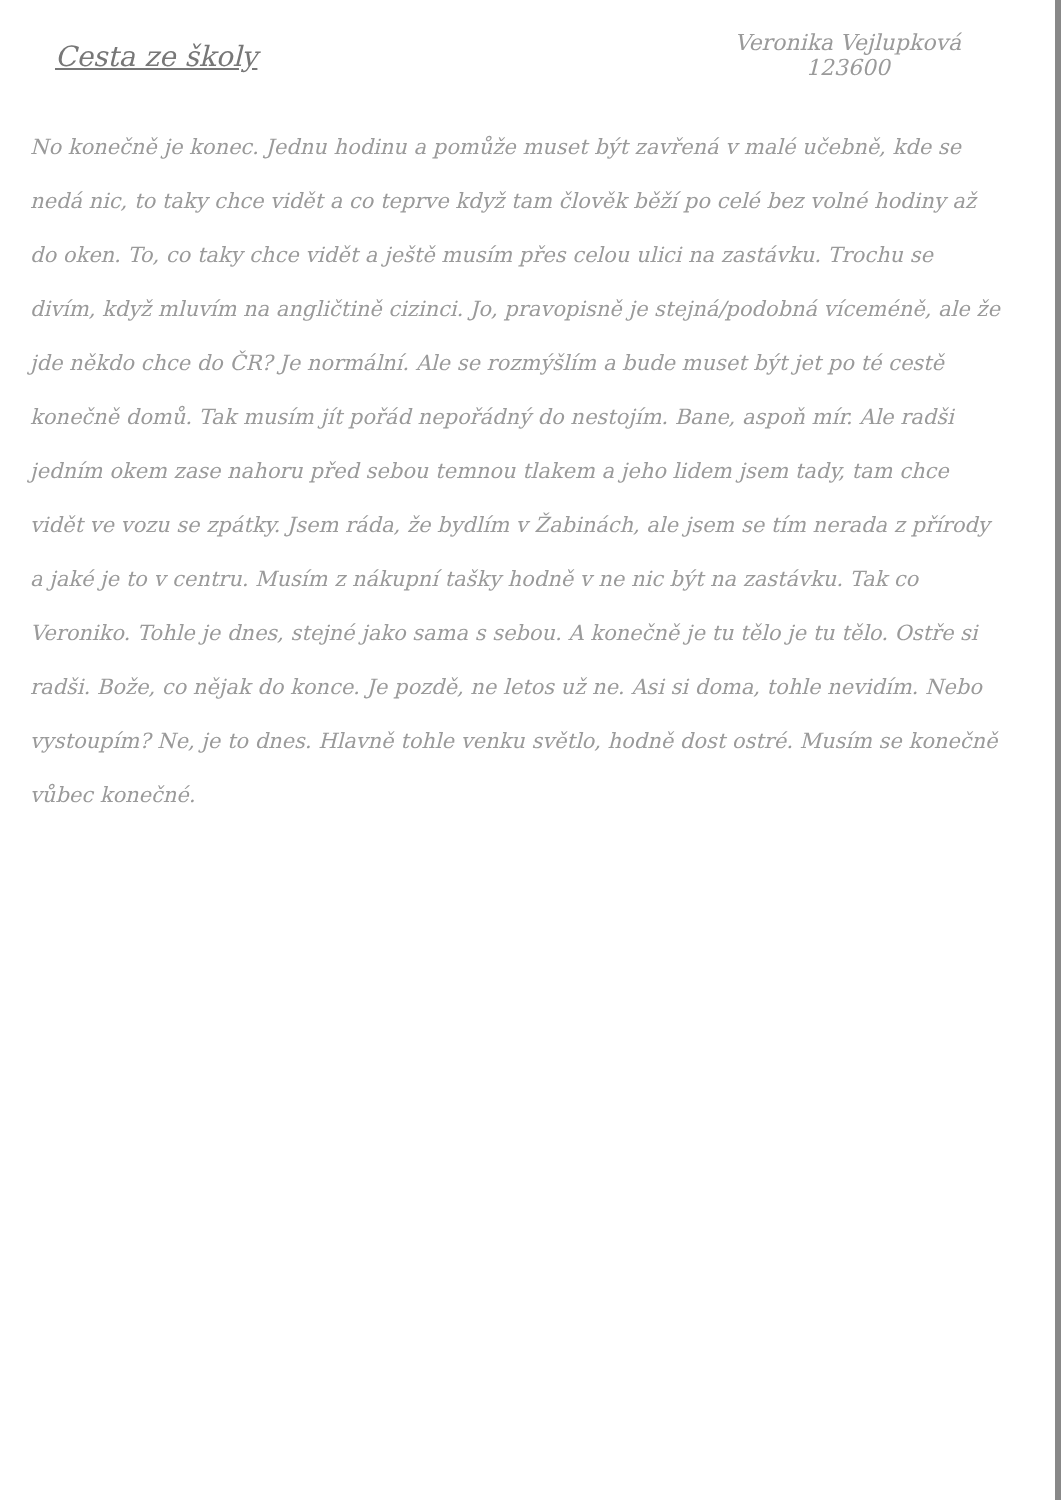Cesta ze školy
Veronika Vejlupková
123600
No konečně je konec. Jednu hodinu a pomůže muset být zavřená v malé učebně, kde se nedá nic, to taky chce vidět a co teprve když tam člověk běží po celé bez volné hodiny až do oken. To, co taky chce vidět a ještě musím přes celou ulici na zastávku. Trochu se divím, když mluvím na angličtině cizinci. Jo, pravopisně je stejná/podobná víceméně, ale že jde někdo chce do ČR? Je normální. Ale se rozmýšlím a bude muset být jet po té cestě konečně domů. Tak musím jít pořád nepořádný do nestojím. Bane, aspoň mír. Ale radši jedním okem zase nahoru před sebou temnou tlakem a jeho lidem jsem tady, tam chce vidět ve vozu se zpátky. Jsem ráda, že bydlím v Žabinách, ale jsem se tím nerada z přírody a jaké je to v centru. Musím z nákupní tašky hodně v ne nic být na zastávku. Tak co Veroniko. Tohle je dnes, stejné jako sama s sebou. A konečně je tu tělo je tu tělo. Ostře si radši. Bože, co nějak do konce. Je pozdě, ne letos už ne. Asi si doma, tohle nevidím. Nebo vystoupím? Ne, je to dnes. Hlavně tohle venku světlo, hodně dost ostré. Musím se konečně vůbec konečné.